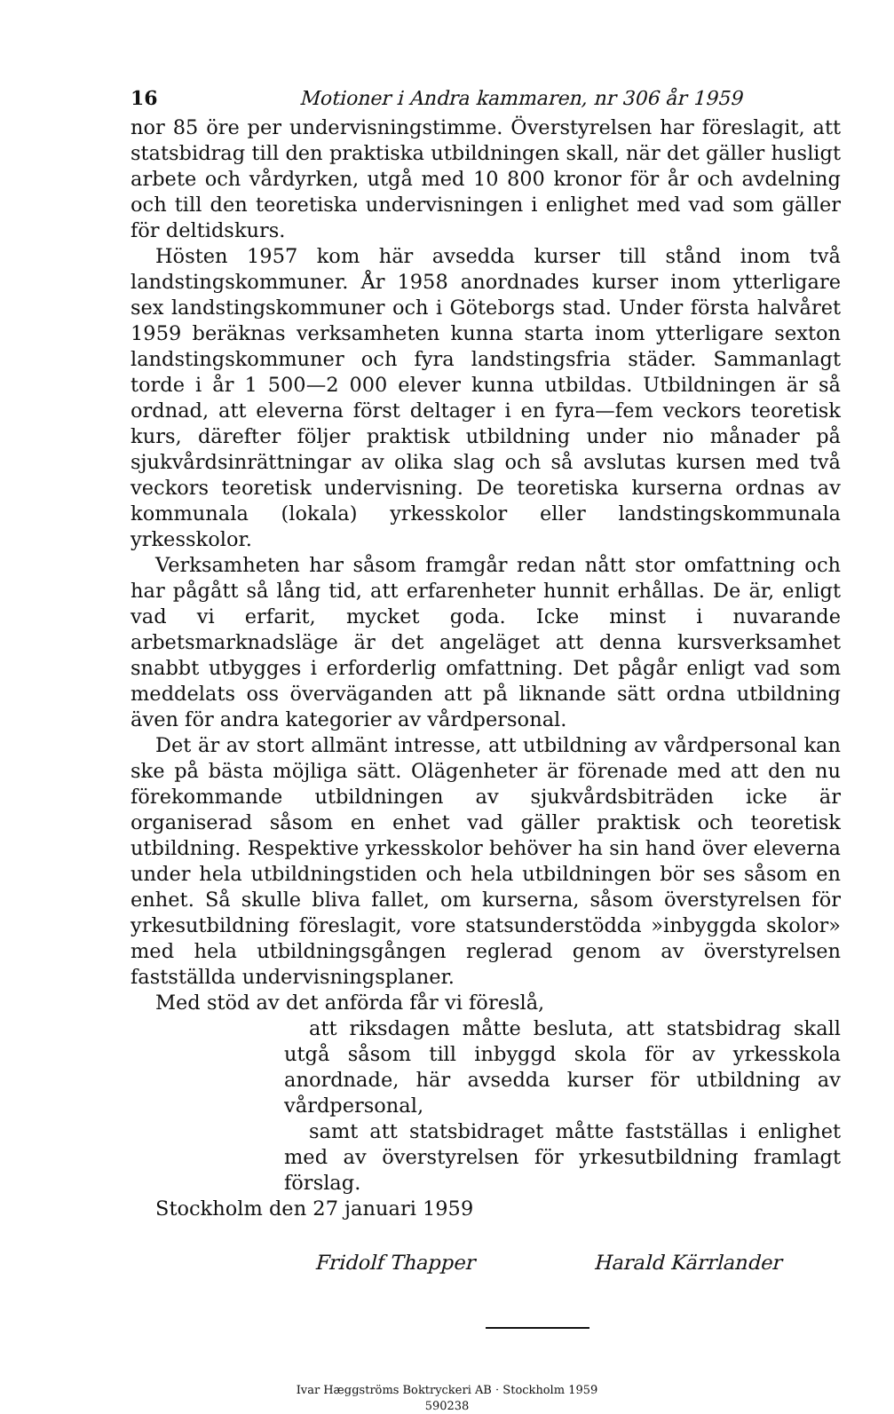16 Motioner i Andra kammaren, nr 306 år 1959
nor 85 öre per undervisningstimme. Överstyrelsen har föreslagit, att statsbidrag till den praktiska utbildningen skall, när det gäller husligt arbete och vårdyrken, utgå med 10 800 kronor för år och avdelning och till den teoretiska undervisningen i enlighet med vad som gäller för deltidskurs.
Hösten 1957 kom här avsedda kurser till stånd inom två landstingskommuner. År 1958 anordnades kurser inom ytterligare sex landstingskommuner och i Göteborgs stad. Under första halvåret 1959 beräknas verksamheten kunna starta inom ytterligare sexton landstingskommuner och fyra landstingsfria städer. Sammanlagt torde i år 1 500—2 000 elever kunna utbildas. Utbildningen är så ordnad, att eleverna först deltager i en fyra—fem veckors teoretisk kurs, därefter följer praktisk utbildning under nio månader på sjukvårdsinrättningar av olika slag och så avslutas kursen med två veckors teoretisk undervisning. De teoretiska kurserna ordnas av kommunala (lokala) yrkesskolor eller landstingskommunala yrkesskolor.
Verksamheten har såsom framgår redan nått stor omfattning och har pågått så lång tid, att erfarenheter hunnit erhållas. De är, enligt vad vi erfarit, mycket goda. Icke minst i nuvarande arbetsmarknadsläge är det angeläget att denna kursverksamhet snabbt utbygges i erforderlig omfattning. Det pågår enligt vad som meddelats oss överväganden att på liknande sätt ordna utbildning även för andra kategorier av vårdpersonal.
Det är av stort allmänt intresse, att utbildning av vårdpersonal kan ske på bästa möjliga sätt. Olägenheter är förenade med att den nu förekommande utbildningen av sjukvårdsbiträden icke är organiserad såsom en enhet vad gäller praktisk och teoretisk utbildning. Respektive yrkesskolor behöver ha sin hand över eleverna under hela utbildningstiden och hela utbildningen bör ses såsom en enhet. Så skulle bliva fallet, om kurserna, såsom överstyrelsen för yrkesutbildning föreslagit, vore statsunderstödda »inbyggda skolor» med hela utbildningsgången reglerad genom av överstyrelsen fastställda undervisningsplaner.
Med stöd av det anförda får vi föreslå,
att riksdagen måtte besluta, att statsbidrag skall utgå såsom till inbyggd skola för av yrkesskola anordnade, här avsedda kurser för utbildning av vårdpersonal,
samt att statsbidraget måtte fastställas i enlighet med av överstyrelsen för yrkesutbildning framlagt förslag.
Stockholm den 27 januari 1959
Fridolf Thapper Harald Kärrlander
Ivar Hæggströms Boktryckeri AB · Stockholm 1959
590238